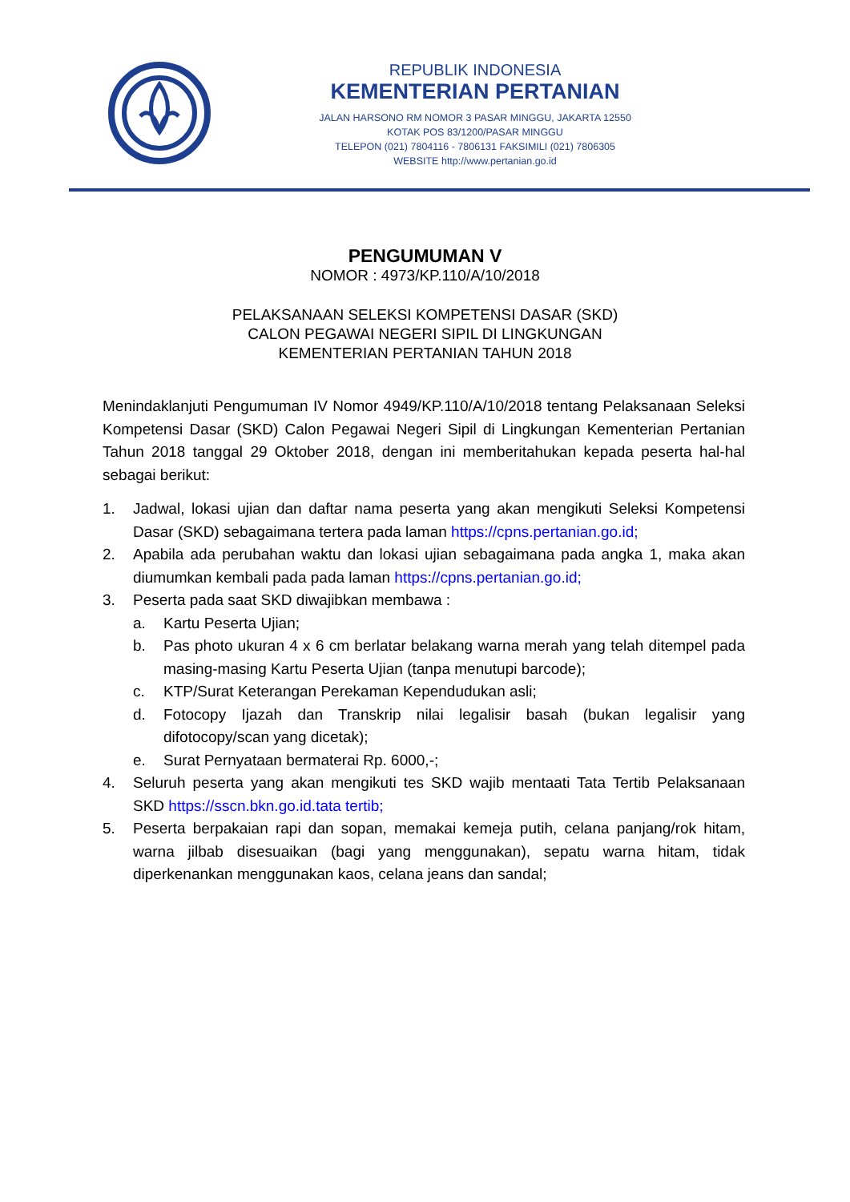REPUBLIK INDONESIA
KEMENTERIAN PERTANIAN
JALAN HARSONO RM NOMOR 3 PASAR MINGGU, JAKARTA 12550
KOTAK POS 83/1200/PASAR MINGGU
TELEPON (021) 7804116 - 7806131 FAKSIMILI (021) 7806305
WEBSITE http://www.pertanian.go.id
PENGUMUMAN V
NOMOR : 4973/KP.110/A/10/2018
PELAKSANAAN SELEKSI KOMPETENSI DASAR (SKD)
CALON PEGAWAI NEGERI SIPIL DI LINGKUNGAN
KEMENTERIAN PERTANIAN TAHUN 2018
Menindaklanjuti Pengumuman IV Nomor 4949/KP.110/A/10/2018 tentang Pelaksanaan Seleksi Kompetensi Dasar (SKD) Calon Pegawai Negeri Sipil di Lingkungan Kementerian Pertanian Tahun 2018 tanggal 29 Oktober 2018, dengan ini memberitahukan kepada peserta hal-hal sebagai berikut:
1. Jadwal, lokasi ujian dan daftar nama peserta yang akan mengikuti Seleksi Kompetensi Dasar (SKD) sebagaimana tertera pada laman https://cpns.pertanian.go.id;
2. Apabila ada perubahan waktu dan lokasi ujian sebagaimana pada angka 1, maka akan diumumkan kembali pada pada laman https://cpns.pertanian.go.id;
3. Peserta pada saat SKD diwajibkan membawa :
a. Kartu Peserta Ujian;
b. Pas photo ukuran 4 x 6 cm berlatar belakang warna merah yang telah ditempel pada masing-masing Kartu Peserta Ujian (tanpa menutupi barcode);
c. KTP/Surat Keterangan Perekaman Kependudukan asli;
d. Fotocopy Ijazah dan Transkrip nilai legalisir basah (bukan legalisir yang difotocopy/scan yang dicetak);
e. Surat Pernyataan bermaterai Rp. 6000,-;
4. Seluruh peserta yang akan mengikuti tes SKD wajib mentaati Tata Tertib Pelaksanaan SKD https://sscn.bkn.go.id.tata tertib;
5. Peserta berpakaian rapi dan sopan, memakai kemeja putih, celana panjang/rok hitam, warna jilbab disesuaikan (bagi yang menggunakan), sepatu warna hitam, tidak diperkenankan menggunakan kaos, celana jeans dan sandal;